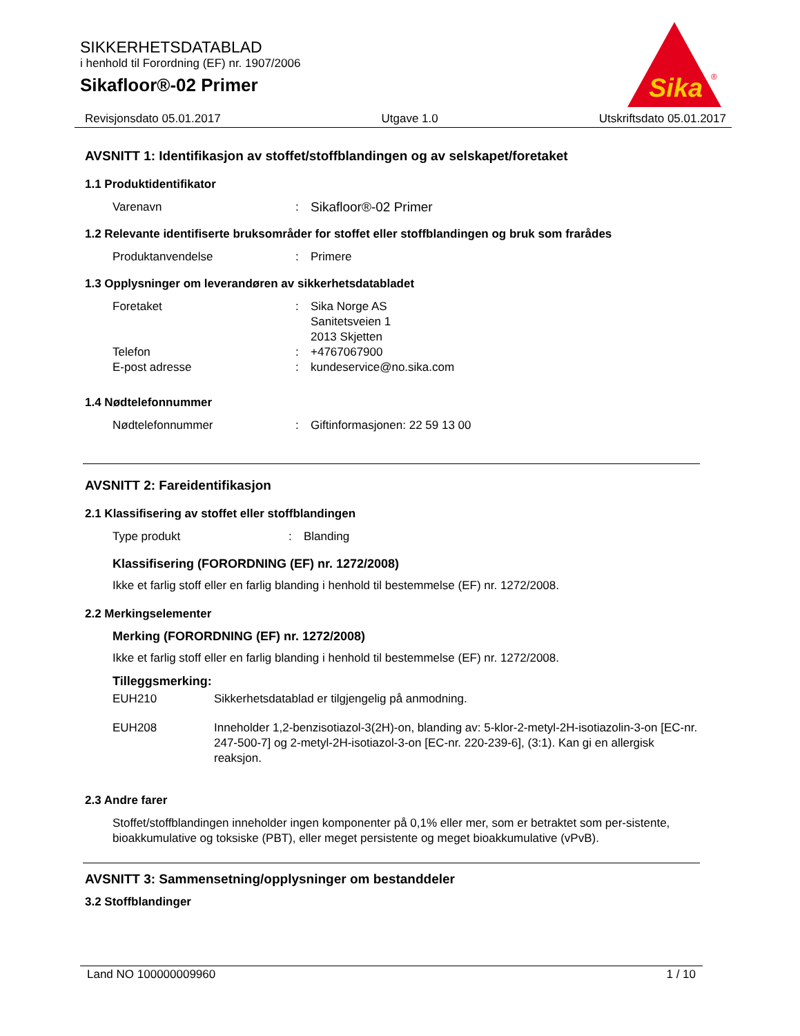SIKKERHETSDATABLAD
i henhold til Forordning (EF) nr. 1907/2006
Sikafloor®-02 Primer
Sika
®
Revisjonsdato 05.01.2017 Utgave 1.0 Utskriftsdato 05.01.2017
AVSNITT 1: Identifikasjon av stoffet/stoffblandingen og av selskapet/foretaket
1.1 Produktidentifikator
Varenavn : Sikafloor®-02 Primer
1.2 Relevante identifiserte bruksområder for stoffet eller stoffblandingen og bruk som frarådes
Produktanvendelse : Primere
1.3 Opplysninger om leverandøren av sikkerhetsdatabladet
Foretaket : Sika Norge AS
Sanitetsveien 1
2013 Skjetten
Telefon : +4767067900
E-post adresse : kundeservice@no.sika.com
1.4 Nødtelefonnummer
Nødtelefonnummer : Giftinformasjonen: 22 59 13 00
AVSNITT 2: Fareidentifikasjon
2.1 Klassifisering av stoffet eller stoffblandingen
Type produkt : Blanding
Klassifisering (FORORDNING (EF) nr. 1272/2008)
Ikke et farlig stoff eller en farlig blanding i henhold til bestemmelse (EF) nr. 1272/2008.
2.2 Merkingselementer
Merking (FORORDNING (EF) nr. 1272/2008)
Ikke et farlig stoff eller en farlig blanding i henhold til bestemmelse (EF) nr. 1272/2008.
Tilleggsmerking:
EUH210 Sikkerhetsdatablad er tilgjengelig på anmodning.
EUH208 Inneholder 1,2-benzisotiazol-3(2H)-on, blanding av: 5-klor-2-metyl-2H-isotiazolin-3-on [EC-nr. 247-500-7] og 2-metyl-2H-isotiazol-3-on [EC-nr. 220-239-6], (3:1). Kan gi en allergisk reaksjon.
2.3 Andre farer
Stoffet/stoffblandingen inneholder ingen komponenter på 0,1% eller mer, som er betraktet som per-sistente, bioakkumulative og toksiske (PBT), eller meget persistente og meget bioakkumulative (vPvB).
AVSNITT 3: Sammensetning/opplysninger om bestanddeler
3.2 Stoffblandinger
Land NO 100000009960 1 / 10